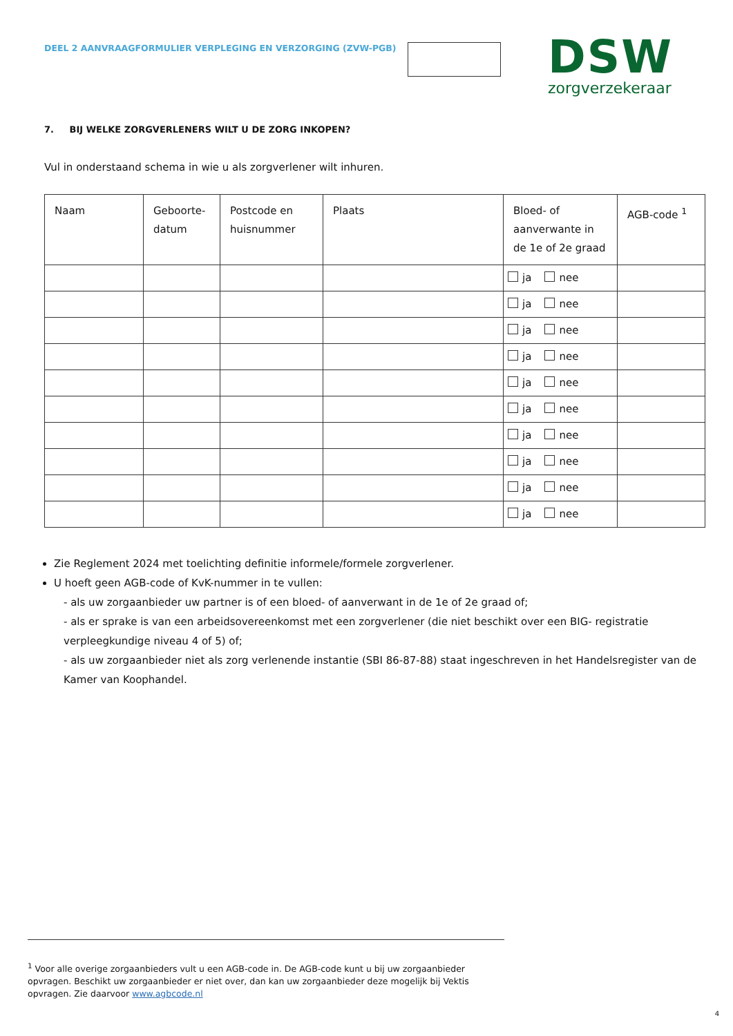DEEL 2 AANVRAAGFORMULIER VERPLEGING EN VERZORGING (ZVW-PGB)
DSW
zorgverzekeraar
7. BIJ WELKE ZORGVERLENERS WILT U DE ZORG INKOPEN?
Vul in onderstaand schema in wie u als zorgverlener wilt inhuren.
| Naam | Geboorte- datum | Postcode en huisnummer | Plaats | Bloed- of aanverwante in de 1e of 2e graad | AGB-code <sup>1</sup> |
| --- | --- | --- | --- | --- | --- |
| | | | | ja nee | |
| | | | | ja nee | |
| | | | | ja nee | |
| | | | | ja nee | |
| | | | | ja nee | |
| | | | | ja nee | |
| | | | | ja nee | |
| | | | | ja nee | |
| | | | | ja nee | |
| | | | | ja nee | |
Zie Reglement 2024 met toelichting definitie informele/formele zorgverlener.
U hoeft geen AGB-code of KvK-nummer in te vullen:
- als uw zorgaanbieder uw partner is of een bloed- of aanverwant in de 1e of 2e graad of;
- als er sprake is van een arbeidsovereenkomst met een zorgverlener (die niet beschikt over een BIG- registratie verpleegkundige niveau 4 of 5) of;
- als uw zorgaanbieder niet als zorg verlenende instantie (SBI 86-87-88) staat ingeschreven in het Handelsregister van de Kamer van Koophandel.
<sup>1</sup> Voor alle overige zorgaanbieders vult u een AGB-code in. De AGB-code kunt u bij uw zorgaanbieder opvragen. Beschikt uw zorgaanbieder er niet over, dan kan uw zorgaanbieder deze mogelijk bij Vektis opvragen. Zie daarvoor www.agbcode.nl
4